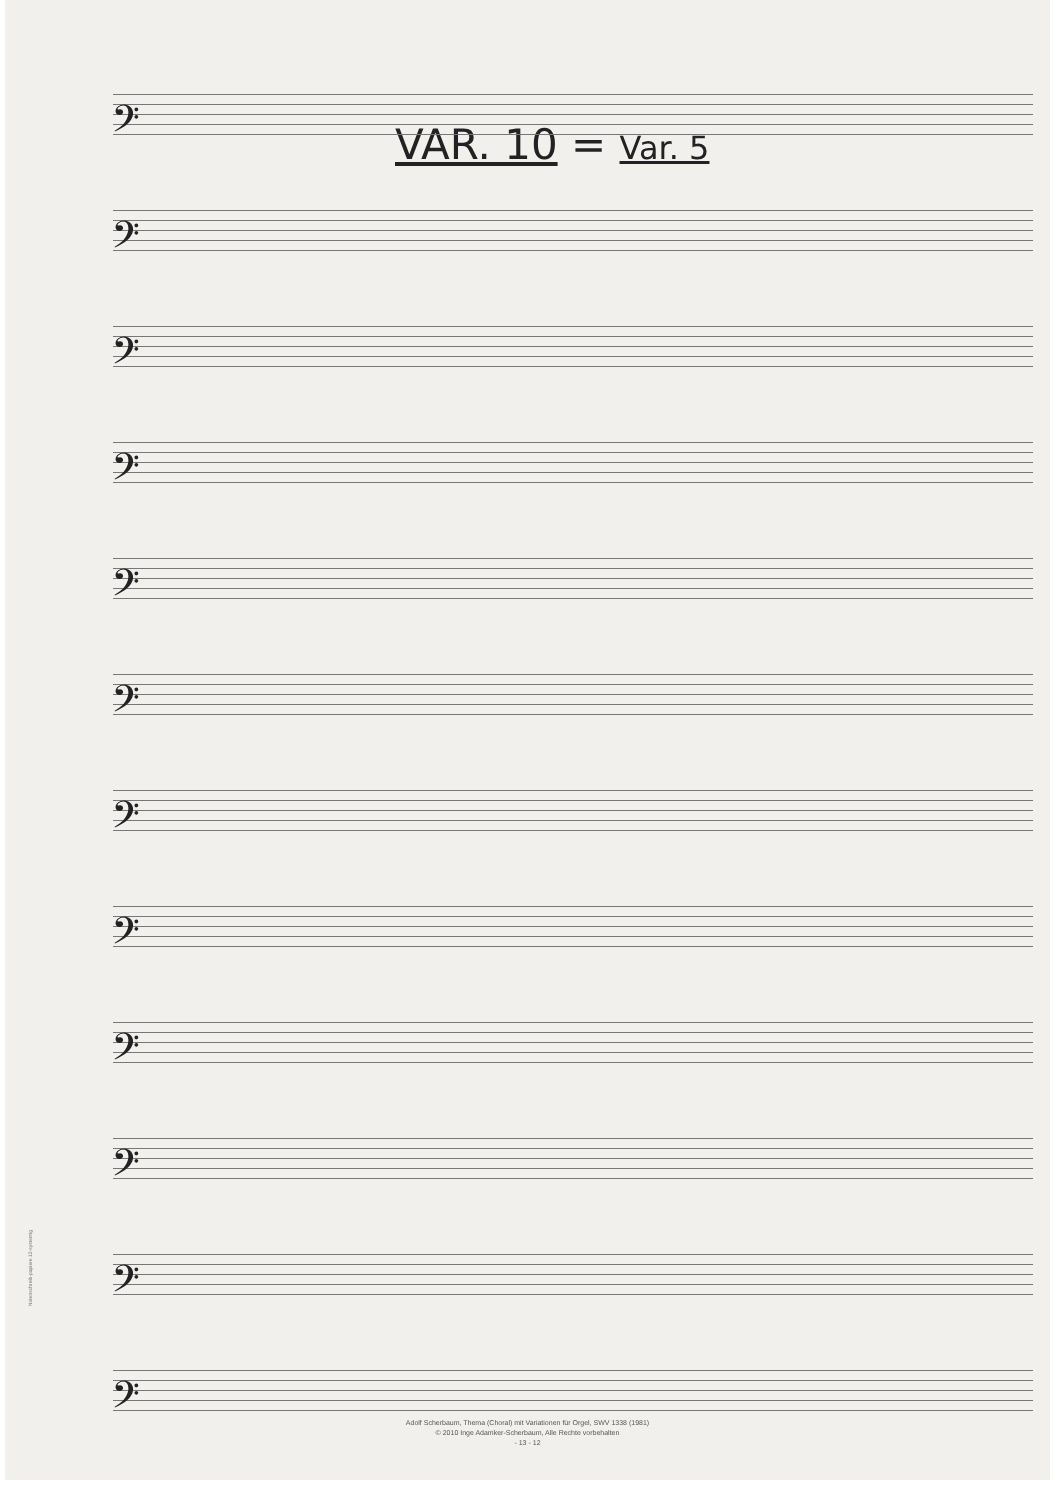VAR. 10 = Var. 5
𝄢
𝄢
𝄢
𝄢
𝄢
𝄢
𝄢
𝄢
𝄢
𝄢
𝄢
𝄢
Notenschreib-papiere 12-systemig
Adolf Scherbaum, Thema (Choral) mit Variationen für Orgel, SWV 1338 (1981)
© 2010 Inge Adamker-Scherbaum, Alle Rechte vorbehalten
- 13 - 12